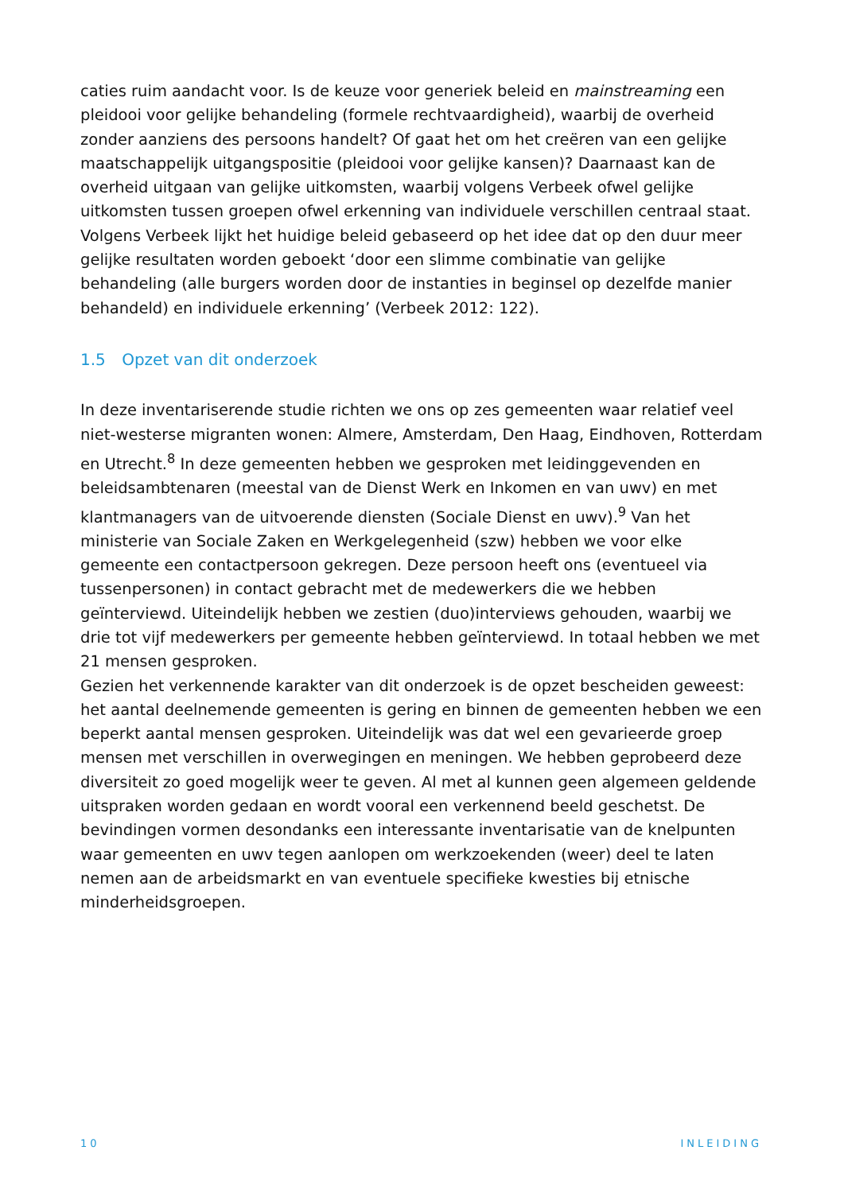caties ruim aandacht voor. Is de keuze voor generiek beleid en mainstreaming een pleidooi voor gelijke behandeling (formele rechtvaardigheid), waarbij de overheid zonder aanziens des persoons handelt? Of gaat het om het creëren van een gelijke maatschappelijk uitgangspositie (pleidooi voor gelijke kansen)? Daarnaast kan de overheid uitgaan van gelijke uitkomsten, waarbij volgens Verbeek ofwel gelijke uitkomsten tussen groepen ofwel erkenning van individuele verschillen centraal staat. Volgens Verbeek lijkt het huidige beleid gebaseerd op het idee dat op den duur meer gelijke resultaten worden geboekt ‘door een slimme combinatie van gelijke behandeling (alle burgers worden door de instanties in beginsel op dezelfde manier behandeld) en individuele erkenning’ (Verbeek 2012: 122).
1.5 Opzet van dit onderzoek
In deze inventariserende studie richten we ons op zes gemeenten waar relatief veel niet-westerse migranten wonen: Almere, Amsterdam, Den Haag, Eindhoven, Rotterdam en Utrecht.<sup>8</sup> In deze gemeenten hebben we gesproken met leidinggevenden en beleidsambtenaren (meestal van de Dienst Werk en Inkomen en van uwv) en met klantmanagers van de uitvoerende diensten (Sociale Dienst en uwv).<sup>9</sup> Van het ministerie van Sociale Zaken en Werkgelegenheid (szw) hebben we voor elke gemeente een contactpersoon gekregen. Deze persoon heeft ons (eventueel via tussenpersonen) in contact gebracht met de medewerkers die we hebben geïnterviewd. Uiteindelijk hebben we zestien (duo)interviews gehouden, waarbij we drie tot vijf medewerkers per gemeente hebben geïnterviewd. In totaal hebben we met 21 mensen gesproken.
Gezien het verkennende karakter van dit onderzoek is de opzet bescheiden geweest: het aantal deelnemende gemeenten is gering en binnen de gemeenten hebben we een beperkt aantal mensen gesproken. Uiteindelijk was dat wel een gevarieerde groep mensen met verschillen in overwegingen en meningen. We hebben geprobeerd deze diversiteit zo goed mogelijk weer te geven. Al met al kunnen geen algemeen geldende uitspraken worden gedaan en wordt vooral een verkennend beeld geschetst. De bevindingen vormen desondanks een interessante inventarisatie van de knelpunten waar gemeenten en uwv tegen aanlopen om werkzoekenden (weer) deel te laten nemen aan de arbeidsmarkt en van eventuele specifieke kwesties bij etnische minderheidsgroepen.
10 INLEIDING